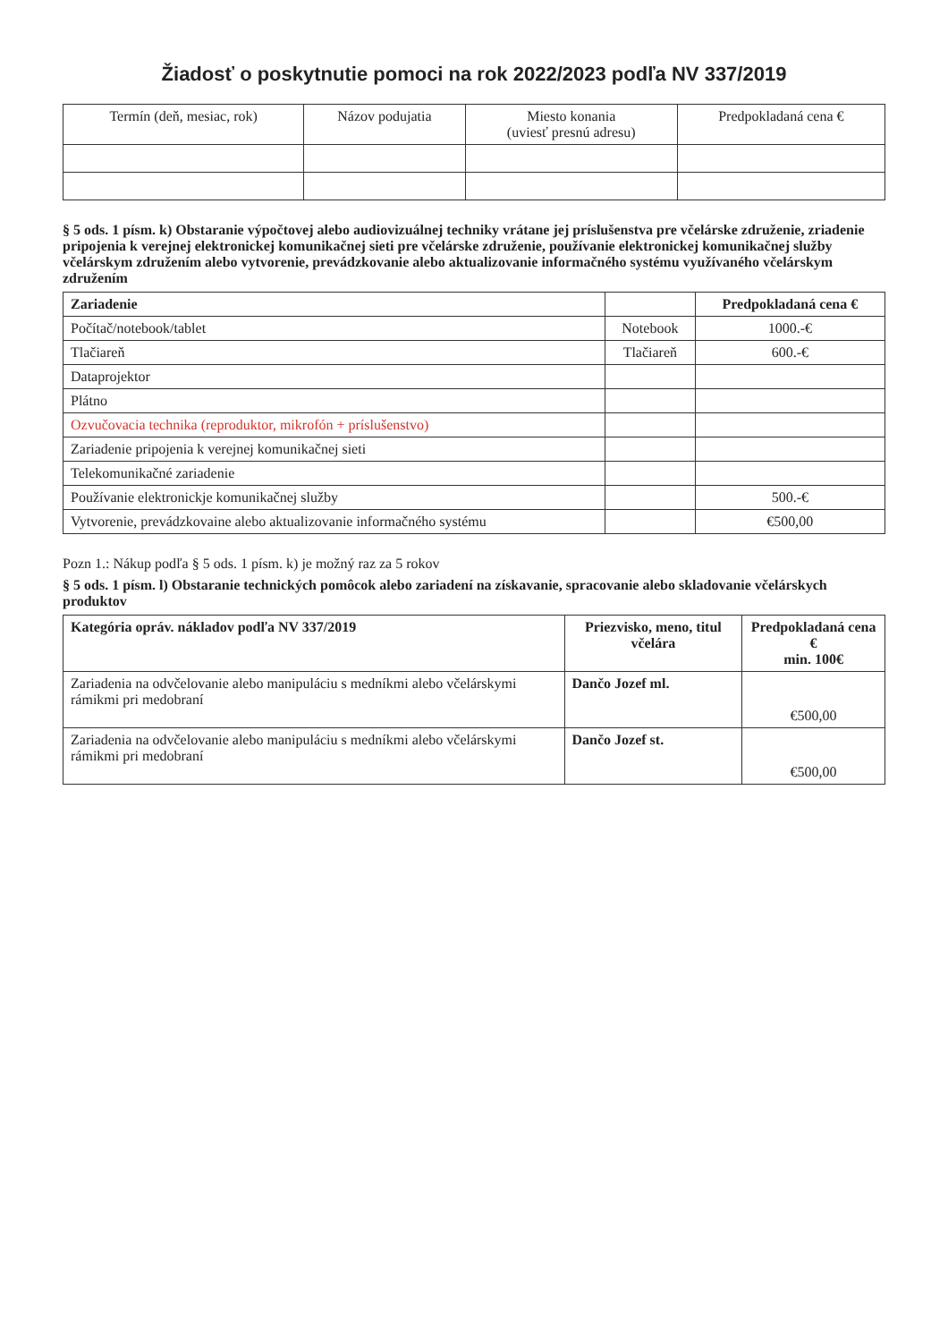Žiadosť o poskytnutie pomoci na rok 2022/2023 podľa NV 337/2019
| Termín (deň, mesiac, rok) | Názov podujatia | Miesto konania (uviesť presnú adresu) | Predpokladaná cena € |
| --- | --- | --- | --- |
§ 5 ods. 1 písm. k) Obstaranie výpočtovej alebo audiovizuálnej techniky vrátane jej príslušenstva pre včelárske združenie, zriadenie pripojenia k verejnej elektronickej komunikačnej sieti pre včelárske združenie, používanie elektronickej komunikačnej služby včelárskym združením alebo vytvorenie, prevádzkovanie alebo aktualizovanie informačného systému využívaného včelárskym združením
| Zariadenie | | Predpokladaná cena € |
| --- | --- | --- |
| Počítač/notebook/tablet | Notebook | 1000.-€ |
| Tlačiareň | Tlačiareň | 600.-€ |
| Dataprojektor | | |
| Plátno | | |
| Ozvučovacia technika (reproduktor, mikrofón + príslušenstvo) | | |
| Zariadenie pripojenia k verejnej komunikačnej sieti | | |
| Telekomunikačné zariadenie | | |
| Používanie elektronickje komunikačnej služby | | 500.-€ |
| Vytvorenie, prevádzkovaine alebo aktualizovanie informačného systému | | €500,00 |
Pozn 1.: Nákup podľa § 5 ods. 1 písm. k) je možný raz za 5 rokov
§ 5 ods. 1 písm. l) Obstaranie technických pomôcok alebo zariadení na získavanie, spracovanie alebo skladovanie včelárskych produktov
| Kategória opráv. nákladov podľa NV 337/2019 | Priezvisko, meno, titul včelára | Predpokladaná cena € min. 100€ |
| --- | --- | --- |
| Zariadenia na odvčelovanie alebo manipuláciu s medníkmi alebo včelárskymi rámikmi pri medobraní | Dančo Jozef ml. | €500,00 |
| Zariadenia na odvčelovanie alebo manipuláciu s medníkmi alebo včelárskymi rámikmi pri medobraní | Dančo Jozef st. | €500,00 |